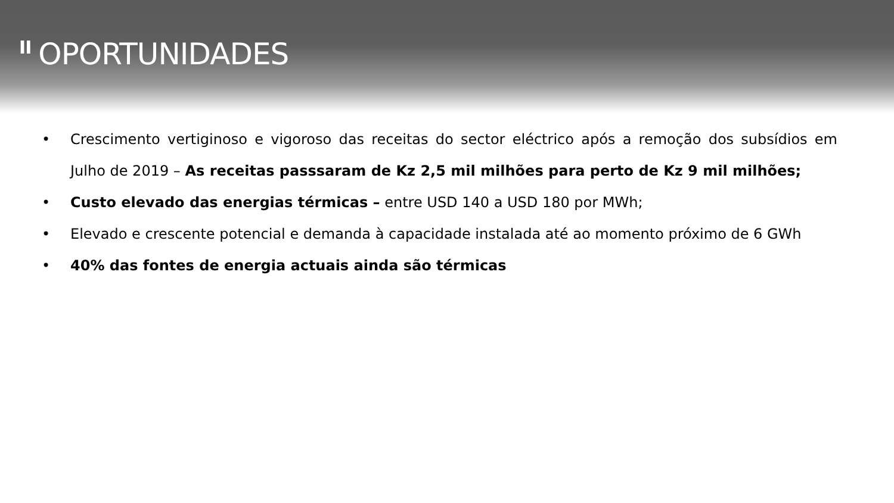II OPORTUNIDADES
• Crescimento vertiginoso e vigoroso das receitas do sector eléctrico após a remoção dos subsídios em Julho de 2019 – As receitas passsaram de Kz 2,5 mil milhões para perto de Kz 9 mil milhões;
• Custo elevado das energias térmicas – entre USD 140 a USD 180 por MWh;
• Elevado e crescente potencial e demanda à capacidade instalada até ao momento próximo de 6 GWh
• 40% das fontes de energia actuais ainda são térmicas